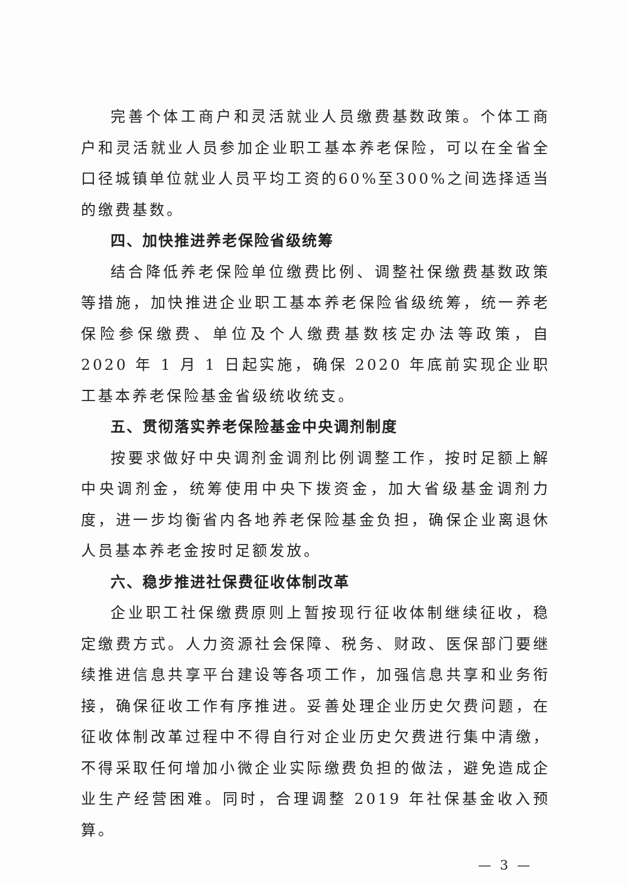完善个体工商户和灵活就业人员缴费基数政策。个体工商户和灵活就业人员参加企业职工基本养老保险，可以在全省全口径城镇单位就业人员平均工资的60%至300%之间选择适当的缴费基数。
四、加快推进养老保险省级统筹
结合降低养老保险单位缴费比例、调整社保缴费基数政策等措施，加快推进企业职工基本养老保险省级统筹，统一养老保险参保缴费、单位及个人缴费基数核定办法等政策，自 2020 年 1 月 1 日起实施，确保 2020 年底前实现企业职工基本养老保险基金省级统收统支。
五、贯彻落实养老保险基金中央调剂制度
按要求做好中央调剂金调剂比例调整工作，按时足额上解中央调剂金，统筹使用中央下拨资金，加大省级基金调剂力度，进一步均衡省内各地养老保险基金负担，确保企业离退休人员基本养老金按时足额发放。
六、稳步推进社保费征收体制改革
企业职工社保缴费原则上暂按现行征收体制继续征收，稳定缴费方式。人力资源社会保障、税务、财政、医保部门要继续推进信息共享平台建设等各项工作，加强信息共享和业务衔接，确保征收工作有序推进。妥善处理企业历史欠费问题，在征收体制改革过程中不得自行对企业历史欠费进行集中清缴，不得采取任何增加小微企业实际缴费负担的做法，避免造成企业生产经营困难。同时，合理调整 2019 年社保基金收入预算。
— 3 —